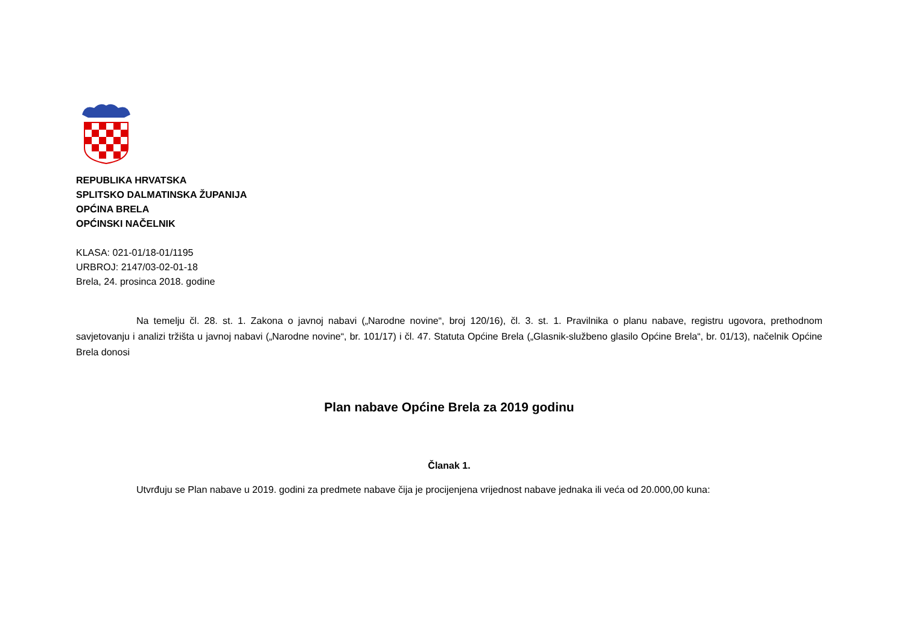REPUBLIKA HRVATSKA
SPLITSKO DALMATINSKA ŽUPANIJA
OPĆINA BRELA
OPĆINSKI NAČELNIK
KLASA: 021-01/18-01/1195
URBROJ: 2147/03-02-01-18
Brela, 24. prosinca 2018. godine
Na temelju čl. 28. st. 1. Zakona o javnoj nabavi („Narodne novine“, broj 120/16), čl. 3. st. 1. Pravilnika o planu nabave, registru ugovora, prethodnom savjetovanju i analizi tržišta u javnoj nabavi („Narodne novine“, br. 101/17) i čl. 47. Statuta Općine Brela („Glasnik-službeno glasilo Općine Brela“, br. 01/13), načelnik Općine Brela donosi
Plan nabave Općine Brela za 2019 godinu
Članak 1.
Utvrđuju se Plan nabave u 2019. godini za predmete nabave čija je procijenjena vrijednost nabave jednaka ili veća od 20.000,00 kuna: